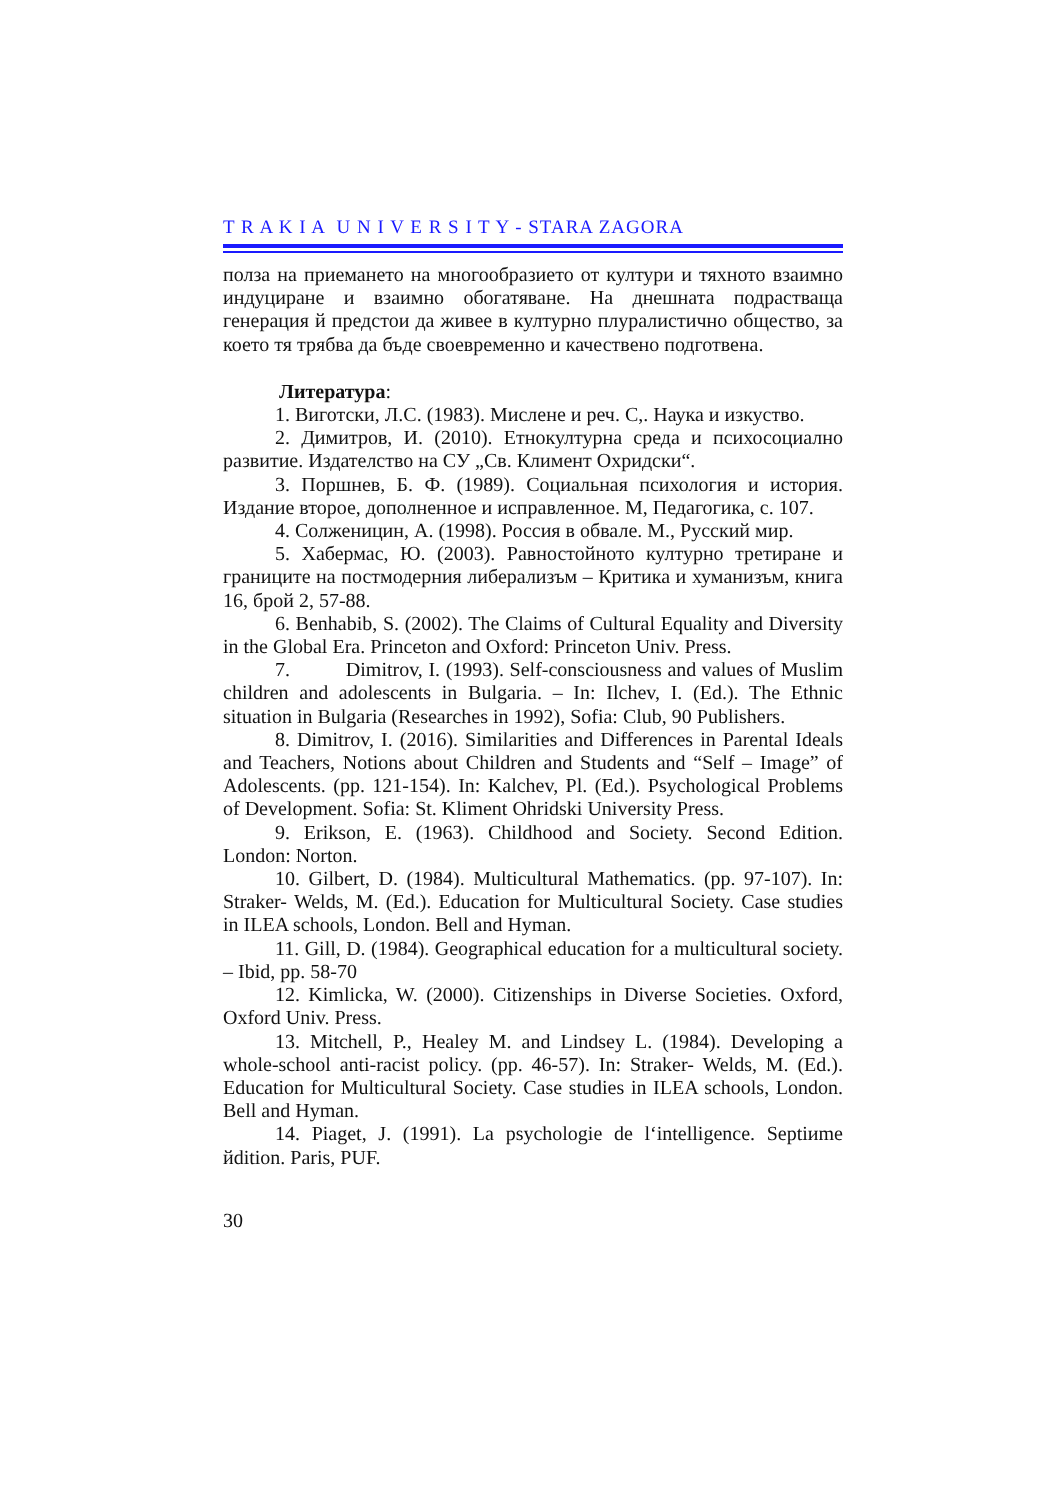T R A K I A U N I V E R S I T Y - STARA ZAGORA
полза на приемането на многообразието от култури и тяхното взаимно индуциране и взаимно обогатяване. На днешната подрастваща генерация й предстои да живее в културно плуралистично общество, за което тя трябва да бъде своевременно и качествено подготвена.
Литература:
1. Виготски, Л.С. (1983). Мислене и реч. С,. Наука и изкуство.
2. Димитров, И. (2010). Етнокултурна среда и психосоциално развитие. Издателство на СУ „Св. Климент Охридски“.
3. Поршнев, Б. Ф. (1989). Социальная психология и история. Издание второе, дополненное и исправленное. М, Педагогика, с. 107.
4. Солженицин, А. (1998). Россия в обвале. М., Русский мир.
5. Хабермас, Ю. (2003). Равностойното културно третиране и границите на постмодерния либерализъм – Критика и хуманизъм, книга 16, брой 2, 57-88.
6. Benhabib, S. (2002). The Claims of Cultural Equality and Diversity in the Global Era. Princeton and Oxford: Princeton Univ. Press.
7. Dimitrov, I. (1993). Self-consciousness and values of Muslim children and adolescents in Bulgaria. – In: Ilchev, I. (Ed.). The Ethnic situation in Bulgaria (Researches in 1992), Sofia: Club, 90 Publishers.
8. Dimitrov, I. (2016). Similarities and Differences in Parental Ideals and Teachers, Notions about Children and Students and “Self – Image” of Adolescents. (pp. 121-154). In: Kalchev, Pl. (Ed.). Psychological Problems of Development. Sofia: St. Kliment Ohridski University Press.
9. Erikson, E. (1963). Childhood and Society. Second Edition. London: Norton.
10. Gilbert, D. (1984). Multicultural Mathematics. (pp. 97-107). In: Straker- Welds, M. (Ed.). Education for Multicultural Society. Case studies in ILEA schools, London. Bell and Hyman.
11. Gill, D. (1984). Geographical education for a multicultural society. – Ibid, pp. 58-70
12. Kimlicka, W. (2000). Citizenships in Diverse Societies. Oxford, Oxford Univ. Press.
13. Mitchell, P., Healey M. and Lindsey L. (1984). Developing a whole-school anti-racist policy. (pp. 46-57). In: Straker- Welds, M. (Ed.). Education for Multicultural Society. Case studies in ILEA schools, London. Bell and Hyman.
14. Piaget, J. (1991). La psychologie de l‘intelligence. Septiиme йdition. Paris, PUF.
30